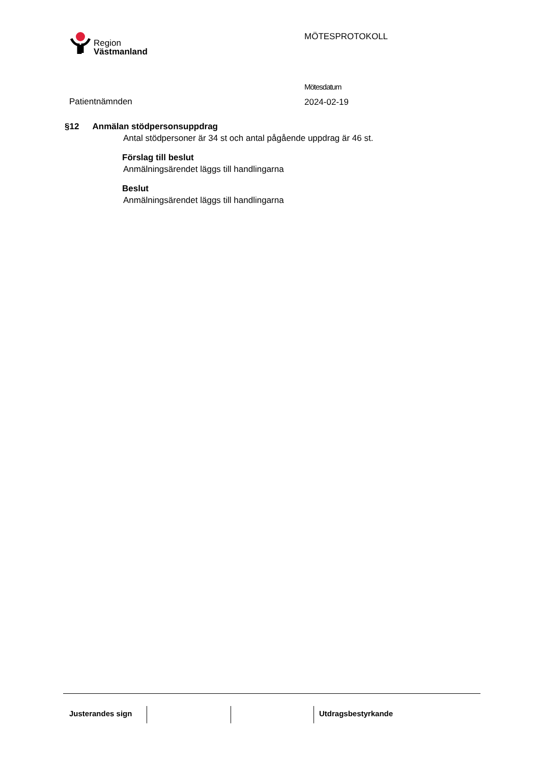Region
Västmanland
MÖTESPROTOKOLL
Patientnämnden
Mötesdatum
2024-02-19
§12 Anmälan stödpersonsuppdrag
Antal stödpersoner är 34 st och antal pågående uppdrag är 46 st.
Förslag till beslut
Anmälningsärendet läggs till handlingarna
Beslut
Anmälningsärendet läggs till handlingarna
Justerandes sign Utdragsbestyrkande